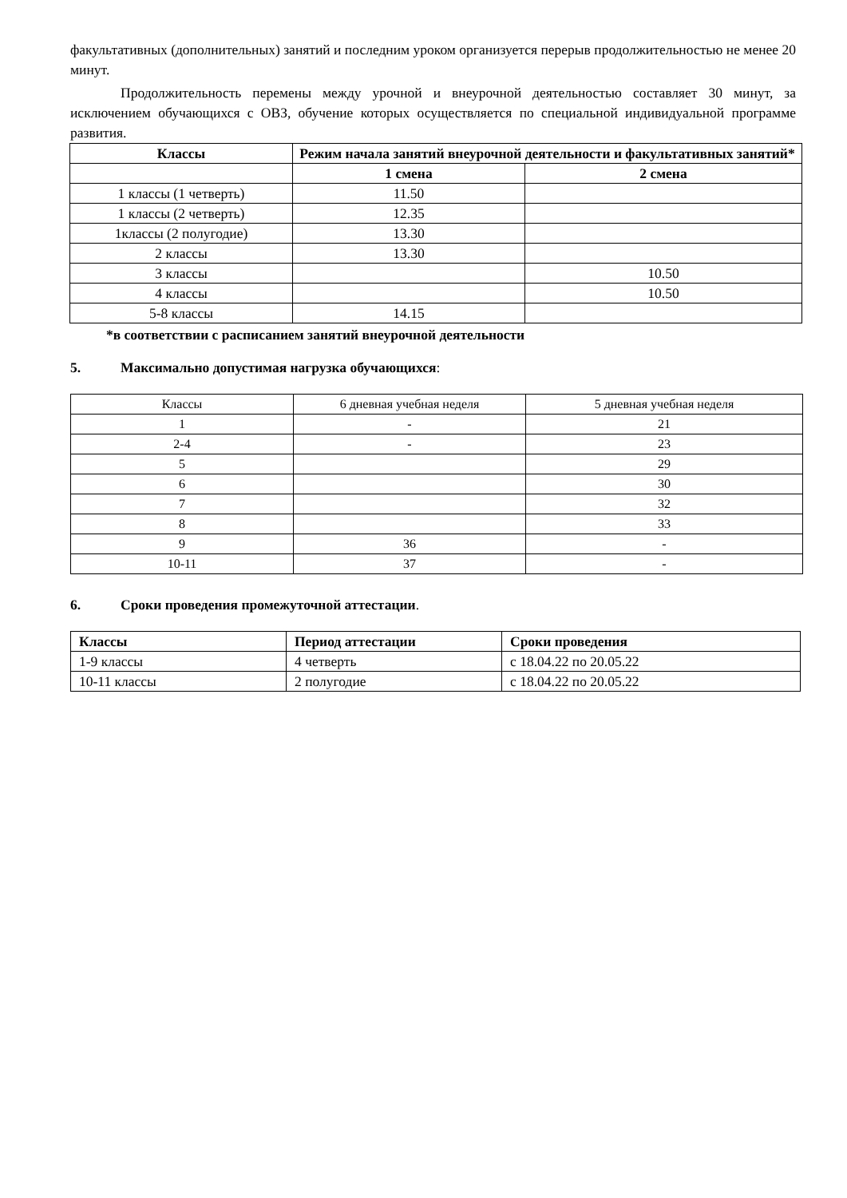факультативных (дополнительных) занятий и последним уроком организуется перерыв продолжительностью не менее 20 минут.
Продолжительность перемены между урочной и внеурочной деятельностью составляет 30 минут, за исключением обучающихся с ОВЗ, обучение которых осуществляется по специальной индивидуальной программе развития.
| Классы | Режим начала занятий внеурочной деятельности и факультативных занятий* | |
| --- | --- | --- |
| | 1 смена | 2 смена |
| 1 классы (1 четверть) | 11.50 | |
| 1 классы (2 четверть) | 12.35 | |
| 1классы (2 полугодие) | 13.30 | |
| 2 классы | 13.30 | |
| 3 классы | | 10.50 |
| 4 классы | | 10.50 |
| 5-8 классы | 14.15 | |
*в соответствии с расписанием занятий внеурочной деятельности
5. Максимально допустимая нагрузка обучающихся:
| Классы | 6 дневная учебная неделя | 5 дневная учебная неделя |
| 1 | - | 21 |
| 2-4 | - | 23 |
| 5 | | 29 |
| 6 | | 30 |
| 7 | | 32 |
| 8 | | 33 |
| 9 | 36 | - |
| 10-11 | 37 | - |
6. Сроки проведения промежуточной аттестации.
| Классы | Период аттестации | Сроки проведения |
| --- | --- | --- |
| 1-9 классы | 4 четверть | с 18.04.22 по 20.05.22 |
| 10-11 классы | 2 полугодие | с 18.04.22 по 20.05.22 |